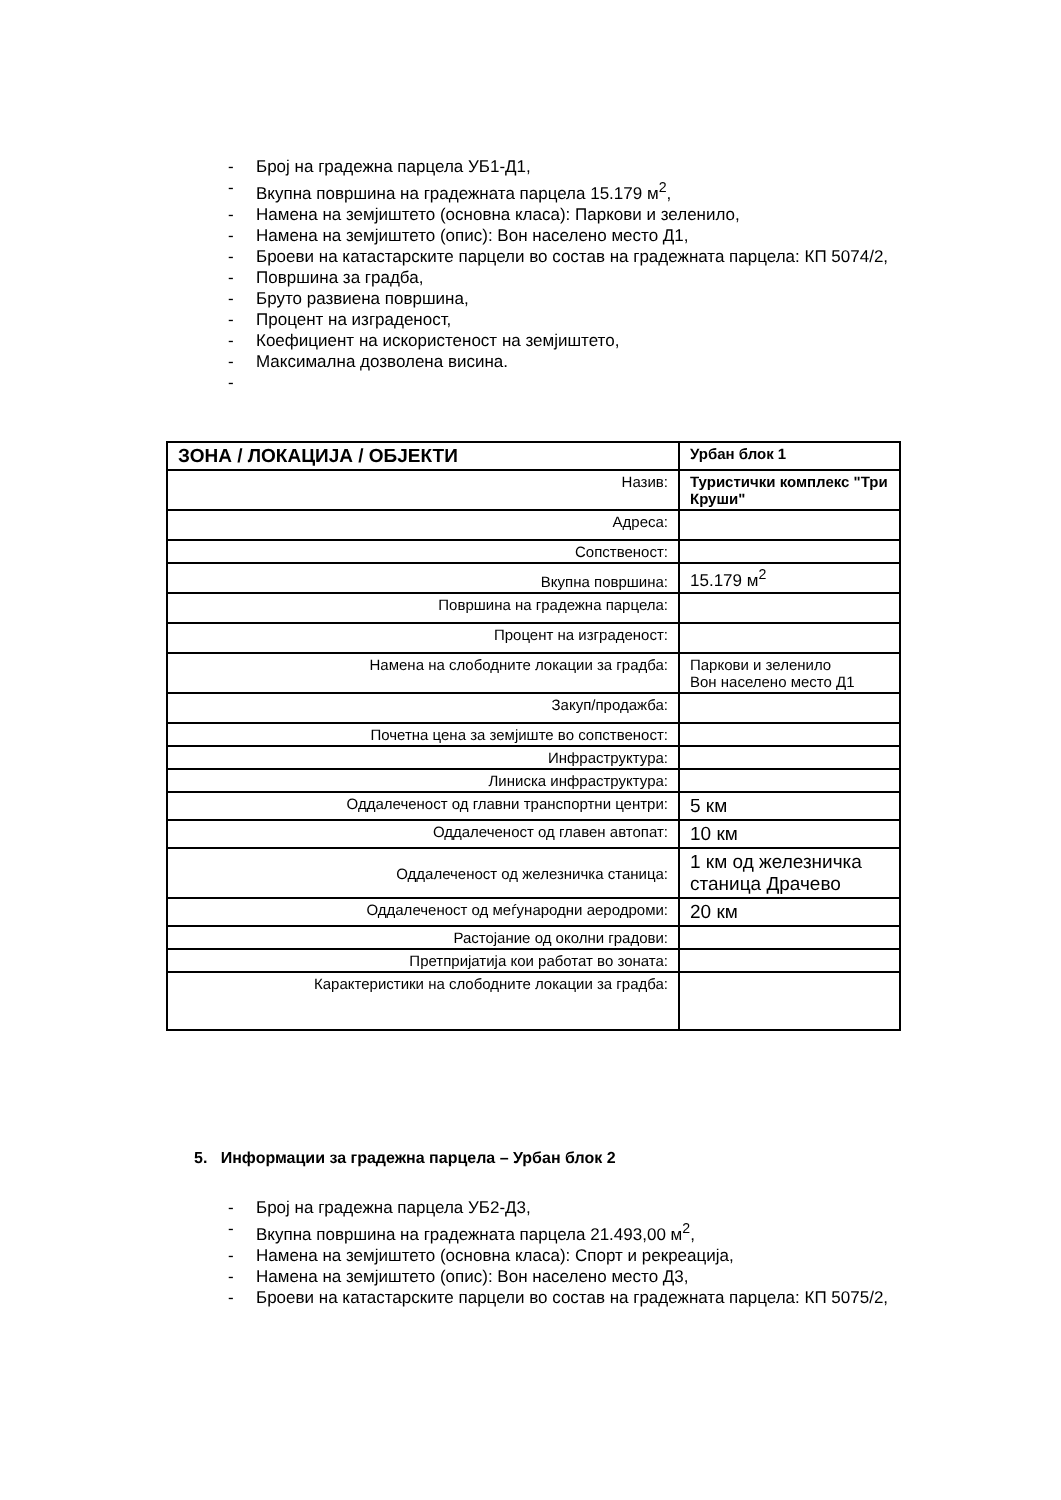- Број на градежна парцела УБ1-Д1,
- Вкупна површина на градежната парцела 15.179 м<sup>2</sup>,
- Намена на земјиштето (основна класа): Паркови и зеленило,
- Намена на земјиштето (опис): Вон населено место Д1,
- Броеви на катастарските парцели во состав на градежната парцела: КП 5074/2,
- Површина за градба,
- Бруто развиена површина,
- Процент на изграденост,
- Коефициент на искористеност на земјиштето,
- Максимална дозволена висина.
-
| ЗОНА / ЛОКАЦИЈА / ОБЈЕКТИ | Урбан блок 1 |
| Назив: | Туристички комплекс "Три Круши" |
| Адреса: | |
| Сопственост: | |
| Вкупна површина: | 15.179 м<sup>2</sup> |
| Површина на градежна парцела: | |
| Процент на изграденост: | |
| Намена на слободните локации за градба: | Паркови и зеленило Вон населено место Д1 |
| Закуп/продажба: | |
| Почетна цена за земјиште во сопственост: | |
| Инфраструктура: | |
| Линиска инфраструктура: | |
| Оддалеченост од главни транспортни центри: | 5 км |
| Оддалеченост од главен автопат: | 10 км |
| Оддалеченост од железничка станица: | 1 км од железничка станица Драчево |
| Оддалеченост од меѓународни аеродроми: | 20 км |
| Растојание од околни градови: | |
| Претпријатија кои работат во зоната: | |
| Карактеристики на слободните локации за градба: | |
5. Информации за градежна парцела – Урбан блок 2
- Број на градежна парцела УБ2-Д3,
- Вкупна површина на градежната парцела 21.493,00 м<sup>2</sup>,
- Намена на земјиштето (основна класа): Спорт и рекреација,
- Намена на земјиштето (опис): Вон населено место Д3,
- Броеви на катастарските парцели во состав на градежната парцела: КП 5075/2,